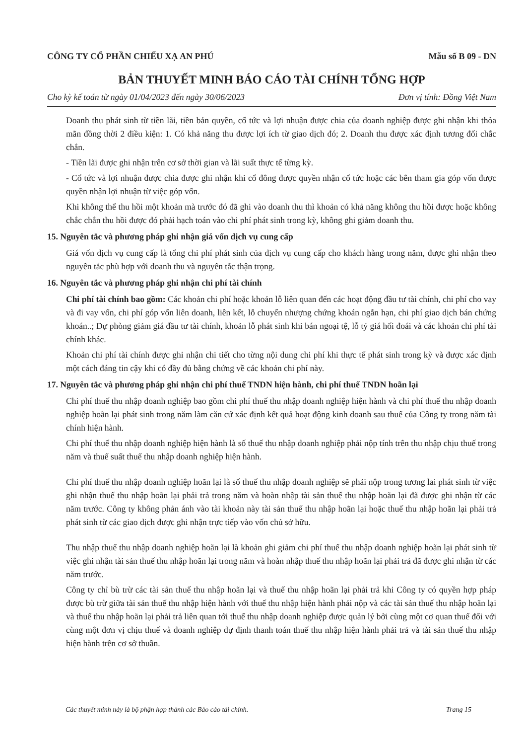CÔNG TY CỔ PHẦN CHIẾU XẠ AN PHÚ Mẫu số B 09 - DN
BẢN THUYẾT MINH BÁO CÁO TÀI CHÍNH TỔNG HỢP
Cho kỳ kế toán từ ngày 01/04/2023 đến ngày 30/06/2023 Đơn vị tính: Đồng Việt Nam
Doanh thu phát sinh từ tiền lãi, tiền bản quyền, cổ tức và lợi nhuận được chia của doanh nghiệp được ghi nhận khi thỏa mãn đồng thời 2 điều kiện: 1. Có khả năng thu được lợi ích từ giao dịch đó; 2. Doanh thu được xác định tương đối chắc chắn.
- Tiền lãi được ghi nhận trên cơ sở thời gian và lãi suất thực tế từng kỳ.
- Cổ tức và lợi nhuận được chia được ghi nhận khi cổ đông được quyền nhận cổ tức hoặc các bên tham gia góp vốn được quyền nhận lợi nhuận từ việc góp vốn.
Khi không thể thu hồi một khoản mà trước đó đã ghi vào doanh thu thì khoản có khả năng không thu hồi được hoặc không chắc chắn thu hồi được đó phải hạch toán vào chi phí phát sinh trong kỳ, không ghi giảm doanh thu.
15. Nguyên tắc và phương pháp ghi nhận giá vốn dịch vụ cung cấp
Giá vốn dịch vụ cung cấp là tổng chi phí phát sinh của dịch vụ cung cấp cho khách hàng trong năm, được ghi nhận theo nguyên tắc phù hợp với doanh thu và nguyên tắc thận trọng.
16. Nguyên tắc và phương pháp ghi nhận chi phí tài chính
Chi phí tài chính bao gồm: Các khoản chi phí hoặc khoản lỗ liên quan đến các hoạt động đầu tư tài chính, chi phí cho vay và đi vay vốn, chi phí góp vốn liên doanh, liên kết, lỗ chuyển nhượng chứng khoán ngắn hạn, chi phí giao dịch bán chứng khoán..; Dự phòng giảm giá đầu tư tài chính, khoản lỗ phát sinh khi bán ngoại tệ, lỗ tỷ giá hối đoái và các khoản chi phí tài chính khác.
Khoản chi phí tài chính được ghi nhận chi tiết cho từng nội dung chi phí khi thực tế phát sinh trong kỳ và được xác định một cách đáng tin cậy khi có đầy đủ bằng chứng về các khoản chi phí này.
17. Nguyên tắc và phương pháp ghi nhận chi phí thuế TNDN hiện hành, chi phí thuế TNDN hoãn lại
Chi phí thuế thu nhập doanh nghiệp bao gồm chi phí thuế thu nhập doanh nghiệp hiện hành và chi phí thuế thu nhập doanh nghiệp hoãn lại phát sinh trong năm làm căn cứ xác định kết quả hoạt động kinh doanh sau thuế của Công ty trong năm tài chính hiện hành.
Chi phí thuế thu nhập doanh nghiệp hiện hành là số thuế thu nhập doanh nghiệp phải nộp tính trên thu nhập chịu thuế trong năm và thuế suất thuế thu nhập doanh nghiệp hiện hành.
Chi phí thuế thu nhập doanh nghiệp hoãn lại là số thuế thu nhập doanh nghiệp sẽ phải nộp trong tương lai phát sinh từ việc ghi nhận thuế thu nhập hoãn lại phải trả trong năm và hoàn nhập tài sản thuế thu nhập hoãn lại đã được ghi nhận từ các năm trước. Công ty không phản ánh vào tài khoản này tài sản thuế thu nhập hoãn lại hoặc thuế thu nhập hoãn lại phải trả phát sinh từ các giao dịch được ghi nhận trực tiếp vào vốn chủ sở hữu.
Thu nhập thuế thu nhập doanh nghiệp hoãn lại là khoản ghi giảm chi phí thuế thu nhập doanh nghiệp hoãn lại phát sinh từ việc ghi nhận tài sản thuế thu nhập hoãn lại trong năm và hoàn nhập thuế thu nhập hoãn lại phải trả đã được ghi nhận từ các năm trước.
Công ty chỉ bù trừ các tài sản thuế thu nhập hoãn lại và thuế thu nhập hoãn lại phải trả khi Công ty có quyền hợp pháp được bù trừ giữa tài sản thuế thu nhập hiện hành với thuế thu nhập hiện hành phải nộp và các tài sản thuế thu nhập hoãn lại và thuế thu nhập hoãn lại phải trả liên quan tới thuế thu nhập doanh nghiệp được quản lý bởi cùng một cơ quan thuế đối với cùng một đơn vị chịu thuế và doanh nghiệp dự định thanh toán thuế thu nhập hiện hành phải trả và tài sản thuế thu nhập hiện hành trên cơ sở thuần.
Các thuyết minh này là bộ phận hợp thành các Báo cáo tài chính. Trang 15